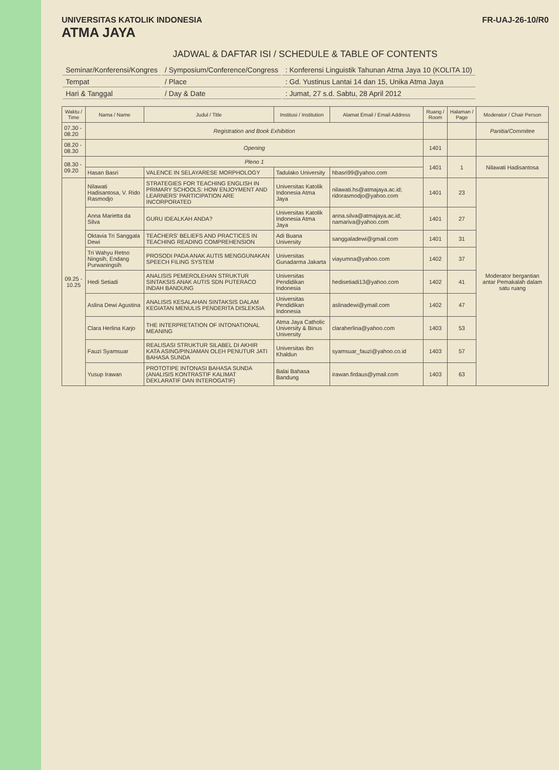UNIVERSITAS KATOLIK INDONESIA
ATMA JAYA
FR-UAJ-26-10/R0
JADWAL & DAFTAR ISI / SCHEDULE & TABLE OF CONTENTS
| Seminar/Konferensi/Kongres | / Symposium/Conference/Congress | : Konferensi Linguistik Tahunan Atma Jaya 10 (KOLITA 10) |
| Tempat | / Place | : Gd. Yustinus Lantai 14 dan 15, Unika Atma Jaya |
| Hari & Tanggal | / Day & Date | : Jumat, 27 s.d. Sabtu, 28 April 2012 |
| Waktu / Time | Nama / Name | Judul / Title | Institusi / Institution | Alamat Email / Email Address | Ruang / Room | Halaman / Page | Moderator / Chair Person |
| --- | --- | --- | --- | --- | --- | --- | --- |
| 07.30 - 08.20 | Registration and Book Exhibition | | | | | | Panitia/Commitee |
| 08.20 - 08.30 | Opening | | | | 1401 | | |
| 08.30 - 09.20 | Pleno 1 | | | | 1401 | 1 | Nilawati Hadisantosa |
| | Hasan Basri | VALENCE IN SELAYARESE MORPHOLOGY | Tadulako University | hbasri99@yahoo.com | | | |
| 09.25 - 10.25 | Nilawati Hadisantosa, V. Rido Rasmodjo | STRATEGIES FOR TEACHING ENGLISH IN PRIMARY SCHOOLS: HOW ENJOYMENT AND LEARNERS' PARTICIPATION ARE INCORPORATED | Universitas Katolik Indonesia Atma Jaya | nilawati.hs@atmajaya.ac.id; ridorasmodjo@yahoo.com | 1401 | 23 | Moderator bergantian antar Pemakalah dalam satu ruang |
| | Anna Marietta da Silva | GURU IDEALKAH ANDA? | Universitas Katolik Indonesia Atma Jaya | anna.silva@atmajaya.ac.id; namariva@yahoo.com | 1401 | 27 | |
| | Oktavia Tri Sanggala Dewi | TEACHERS' BELIEFS AND PRACTICES IN TEACHING READING COMPREHENSION | Adi Buana University | sanggaladewi@gmail.com | 1401 | 31 | |
| | Tri Wahyu Retno Ningsih, Endang Purwaningsih | PROSODI PADA ANAK AUTIS MENGGUNAKAN SPEECH FILING SYSTEM | Universitas Gunadarma Jakarta | viayumna@yahoo.com | 1402 | 37 | |
| | Hedi Setiadi | ANALISIS PEMEROLEHAN STRUKTUR SINTAKSIS ANAK AUTIS SDN PUTERACO INDAH BANDUNG | Universitas Pendidikan Indonesia | hedisetiadi13@yahoo.com | 1402 | 41 | |
| | Aslina Dewi Agustina | ANALISIS KESALAHAN SINTAKSIS DALAM KEGIATAN MENULIS PENDERITA DISLEKSIA | Universitas Pendidikan Indonesia | aslinadewi@ymail.com | 1402 | 47 | |
| | Clara Herlina Karjo | THE INTERPRETATION OF INTONATIONAL MEANING | Atma Jaya Catholic University & Binus University | claraherlina@yahoo.com | 1403 | 53 | |
| | Fauzi Syamsuar | REALISASI STRUKTUR SILABEL DI AKHIR KATA ASING/PINJAMAN OLEH PENUTUR JATI BAHASA SUNDA | Universitas Ibn Khaldun | syamsuar_fauzi@yahoo.co.id | 1403 | 57 | |
| | Yusup Irawan | PROTOTIPE INTONASI BAHASA SUNDA (ANALISIS KONTRASTIF KALIMAT DEKLARATIF DAN INTEROGATIF) | Balai Bahasa Bandung | irawan.firdaus@ymail.com | 1403 | 63 | |